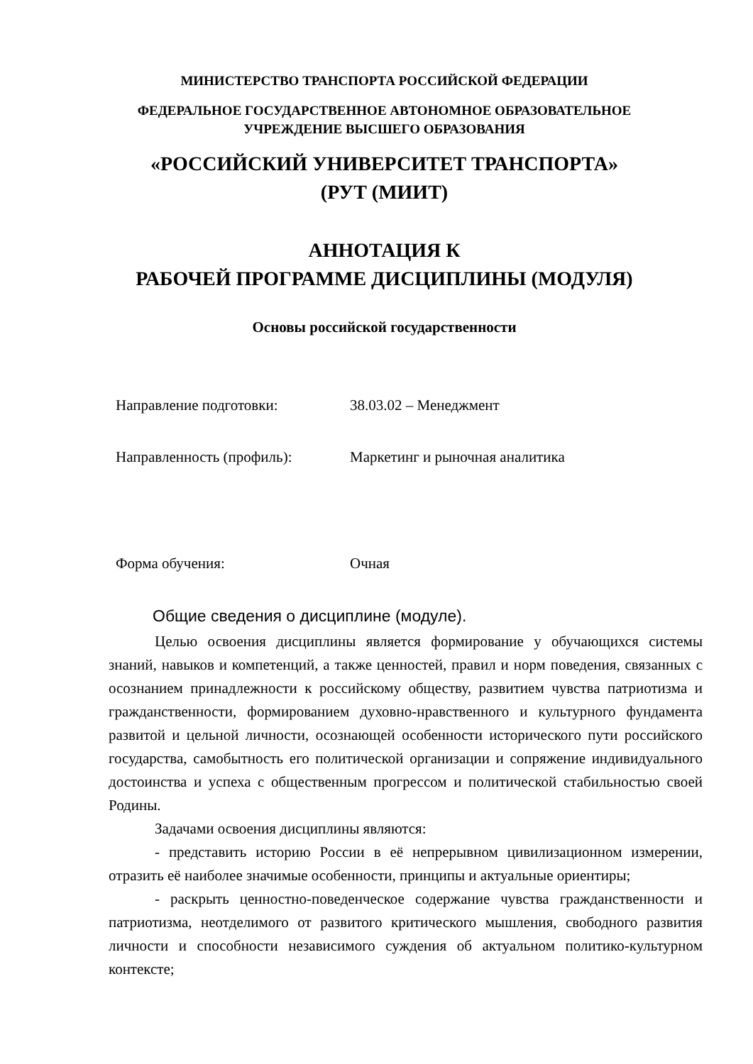МИНИСТЕРСТВО ТРАНСПОРТА РОССИЙСКОЙ ФЕДЕРАЦИИ
ФЕДЕРАЛЬНОЕ ГОСУДАРСТВЕННОЕ АВТОНОМНОЕ ОБРАЗОВАТЕЛЬНОЕ
УЧРЕЖДЕНИЕ ВЫСШЕГО ОБРАЗОВАНИЯ
«РОССИЙСКИЙ УНИВЕРСИТЕТ ТРАНСПОРТА»
(РУТ (МИИТ)
АННОТАЦИЯ К
РАБОЧЕЙ ПРОГРАММЕ ДИСЦИПЛИНЫ (МОДУЛЯ)
Основы российской государственности
Направление подготовки: 38.03.02 – Менеджмент
Направленность (профиль): Маркетинг и рыночная аналитика
Форма обучения: Очная
Общие сведения о дисциплине (модуле).
Целью освоения дисциплины является формирование у обучающихся системы знаний, навыков и компетенций, а также ценностей, правил и норм поведения, связанных с осознанием принадлежности к российскому обществу, развитием чувства патриотизма и гражданственности, формированием духовно-нравственного и культурного фундамента развитой и цельной личности, осознающей особенности исторического пути российского государства, самобытность его политической организации и сопряжение индивидуального достоинства и успеха с общественным прогрессом и политической стабильностью своей Родины.
Задачами освоения дисциплины являются:
- представить историю России в её непрерывном цивилизационном измерении, отразить её наиболее значимые особенности, принципы и актуальные ориентиры;
- раскрыть ценностно-поведенческое содержание чувства гражданственности и патриотизма, неотделимого от развитого критического мышления, свободного развития личности и способности независимого суждения об актуальном политико-культурном контексте;